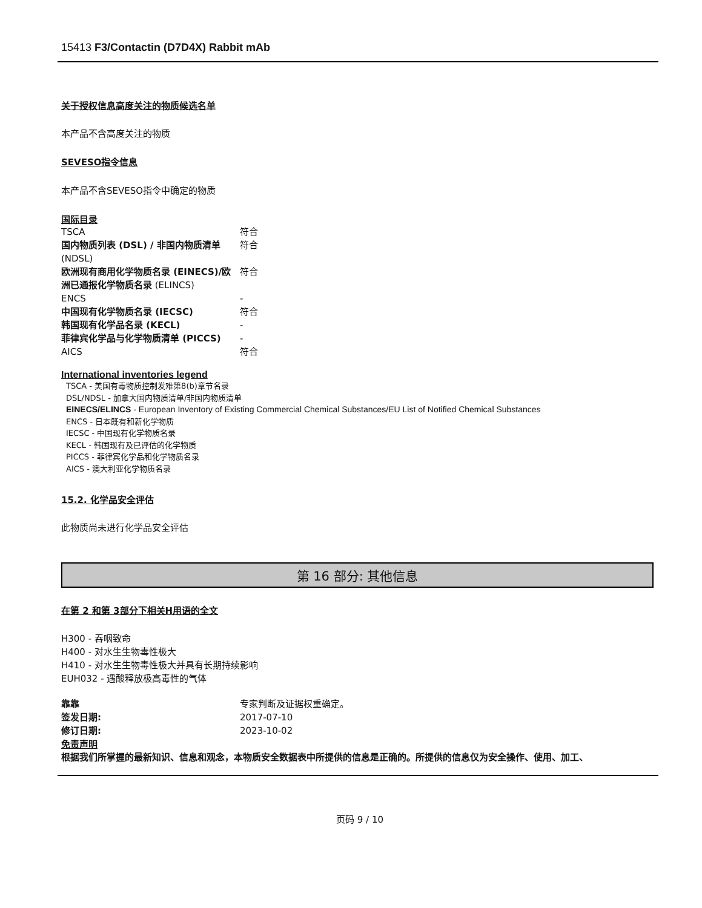15413 F3/Contactin (D7D4X) Rabbit mAb
关于授权信息高度关注的物质候选名单
本产品不含高度关注的物质
SEVESO指令信息
本产品不含SEVESO指令中确定的物质
国际目录
| TSCA | 符合 |
| 国内物质列表 (DSL) / 非国内物质清单 (NDSL) | 符合 |
| 欧洲现有商用化学物质名录 (EINECS)/欧洲已通报化学物质名录 (ELINCS) | 符合 |
| ENCS | - |
| 中国现有化学物质名录 (IECSC) | 符合 |
| 韩国现有化学品名录 (KECL) | - |
| 菲律宾化学品与化学物质清单 (PICCS) | - |
| AICS | 符合 |
International inventories legend
TSCA - 美国有毒物质控制发难第8(b)章节名录
DSL/NDSL - 加拿大国内物质清单/非国内物质清单
EINECS/ELINCS - European Inventory of Existing Commercial Chemical Substances/EU List of Notified Chemical Substances
ENCS - 日本既有和新化学物质
IECSC - 中国现有化学物质名录
KECL - 韩国现有及已评估的化学物质
PICCS - 菲律宾化学品和化学物质名录
AICS - 澳大利亚化学物质名录
15.2. 化学品安全评估
此物质尚未进行化学品安全评估
第 16 部分: 其他信息
在第 2 和第 3部分下相关H用语的全文
H300 - 吞咽致命
H400 - 对水生生物毒性极大
H410 - 对水生生物毒性极大并具有长期持续影响
EUH032 - 遇酸释放极高毒性的气体
| 靠靠 | 专家判断及证据权重确定。 |
| 签发日期: | 2017-07-10 |
| 修订日期: | 2023-10-02 |
免责声明
根据我们所掌握的最新知识、信息和观念，本物质安全数据表中所提供的信息是正确的。所提供的信息仅为安全操作、使用、加工、
页码 9 / 10